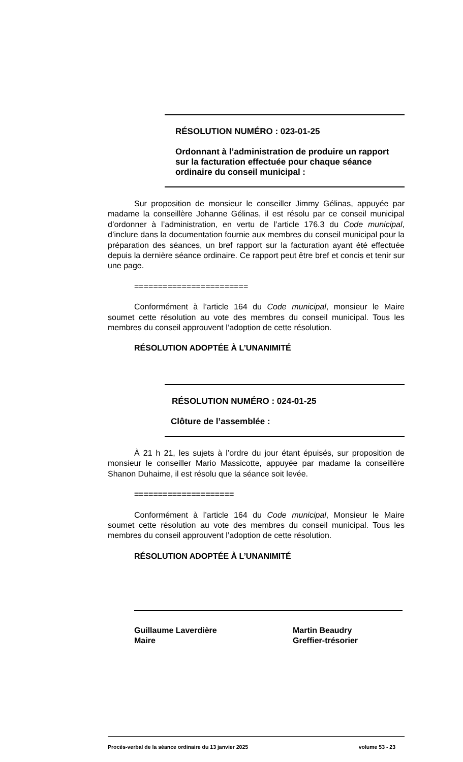RÉSOLUTION NUMÉRO : 023-01-25
Ordonnant à l’administration de produire un rapport sur la facturation effectuée pour chaque séance ordinaire du conseil municipal :
Sur proposition de monsieur le conseiller Jimmy Gélinas, appuyée par madame la conseillère Johanne Gélinas, il est résolu par ce conseil municipal d’ordonner à l’administration, en vertu de l’article 176.3 du Code municipal, d’inclure dans la documentation fournie aux membres du conseil municipal pour la préparation des séances, un bref rapport sur la facturation ayant été effectuée depuis la dernière séance ordinaire. Ce rapport peut être bref et concis et tenir sur une page.
========================
Conformément à l’article 164 du Code municipal, monsieur le Maire soumet cette résolution au vote des membres du conseil municipal. Tous les membres du conseil approuvent l’adoption de cette résolution.
RÉSOLUTION ADOPTÉE À L’UNANIMITÉ
RÉSOLUTION NUMÉRO : 024-01-25
Clôture de l’assemblée :
À 21 h 21, les sujets à l’ordre du jour étant épuisés, sur proposition de monsieur le conseiller Mario Massicotte, appuyée par madame la conseillère Shanon Duhaime, il est résolu que la séance soit levée.
=====================
Conformément à l’article 164 du Code municipal, Monsieur le Maire soumet cette résolution au vote des membres du conseil municipal. Tous les membres du conseil approuvent l’adoption de cette résolution.
RÉSOLUTION ADOPTÉE À L’UNANIMITÉ
Guillaume Laverdière
Maire
Martin Beaudry
Greffier-trésorier
Procès-verbal de la séance ordinaire du 13 janvier 2025 volume 53 - 23